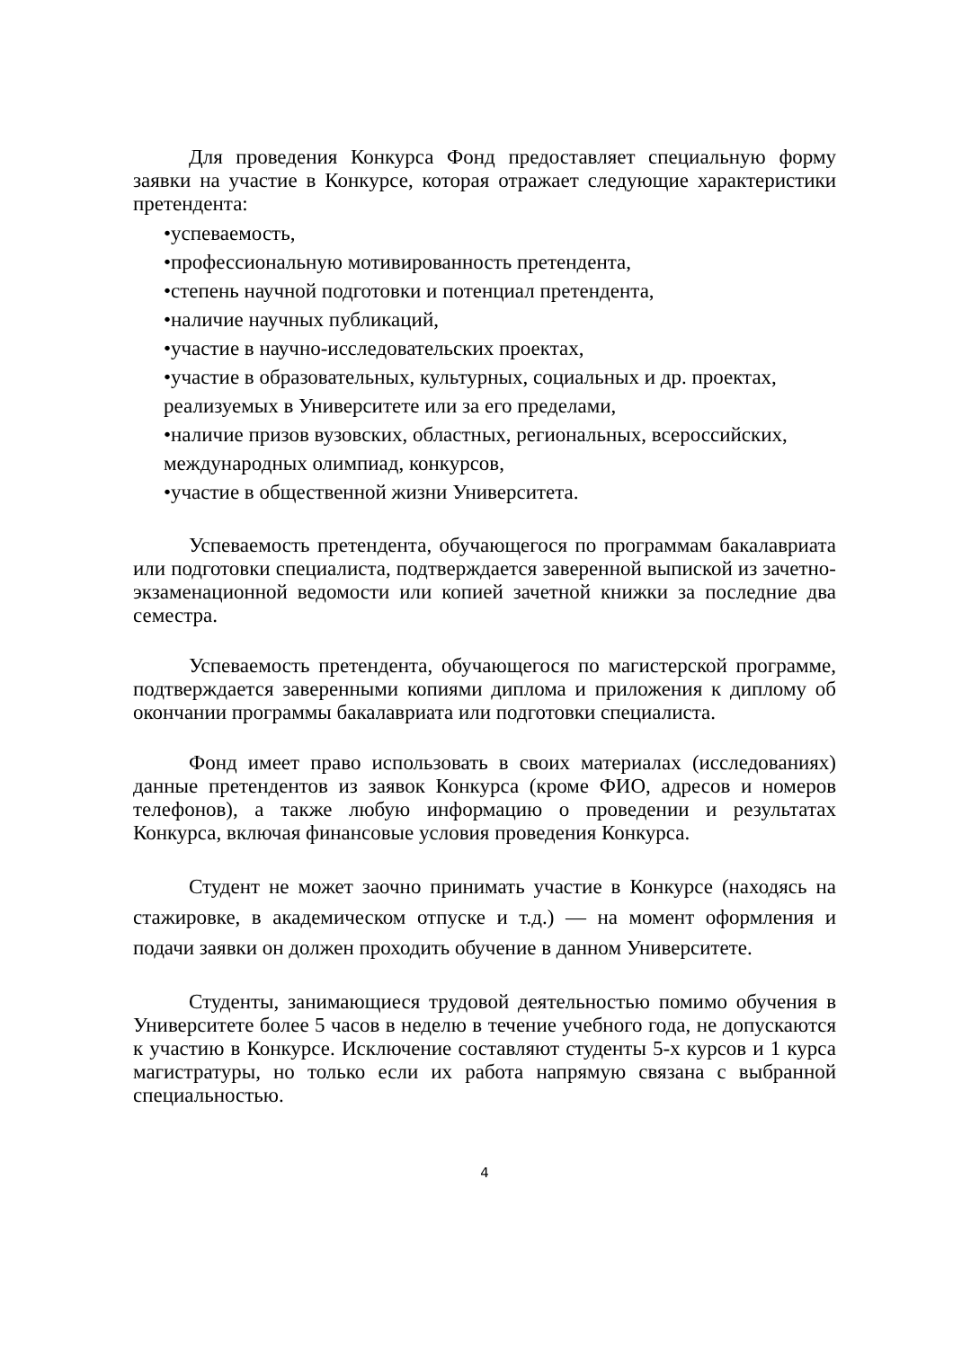Для проведения Конкурса Фонд предоставляет специальную форму заявки на участие в Конкурсе, которая отражает следующие характеристики претендента:
•успеваемость,
•профессиональную мотивированность претендента,
•степень научной подготовки и потенциал претендента,
•наличие научных публикаций,
•участие в научно-исследовательских проектах,
•участие в образовательных, культурных, социальных и др. проектах,
реализуемых в Университете или за его пределами,
•наличие призов вузовских, областных, региональных, всероссийских,
международных олимпиад, конкурсов,
•участие в общественной жизни Университета.
Успеваемость претендента, обучающегося по программам бакалавриата или подготовки специалиста, подтверждается заверенной выпиской из зачетно-экзаменационной ведомости или копией зачетной книжки за последние два семестра.
Успеваемость претендента, обучающегося по магистерской программе, подтверждается заверенными копиями диплома и приложения к диплому об окончании программы бакалавриата или подготовки специалиста.
Фонд имеет право использовать в своих материалах (исследованиях) данные претендентов из заявок Конкурса (кроме ФИО, адресов и номеров телефонов), а также любую информацию о проведении и результатах Конкурса, включая финансовые условия проведения Конкурса.
Студент не может заочно принимать участие в Конкурсе (находясь на стажировке, в академическом отпуске и т.д.) — на момент оформления и подачи заявки он должен проходить обучение в данном Университете.
Студенты, занимающиеся трудовой деятельностью помимо обучения в Университете более 5 часов в неделю в течение учебного года, не допускаются к участию в Конкурсе. Исключение составляют студенты 5-х курсов и 1 курса магистратуры, но только если их работа напрямую связана с выбранной специальностью.
4